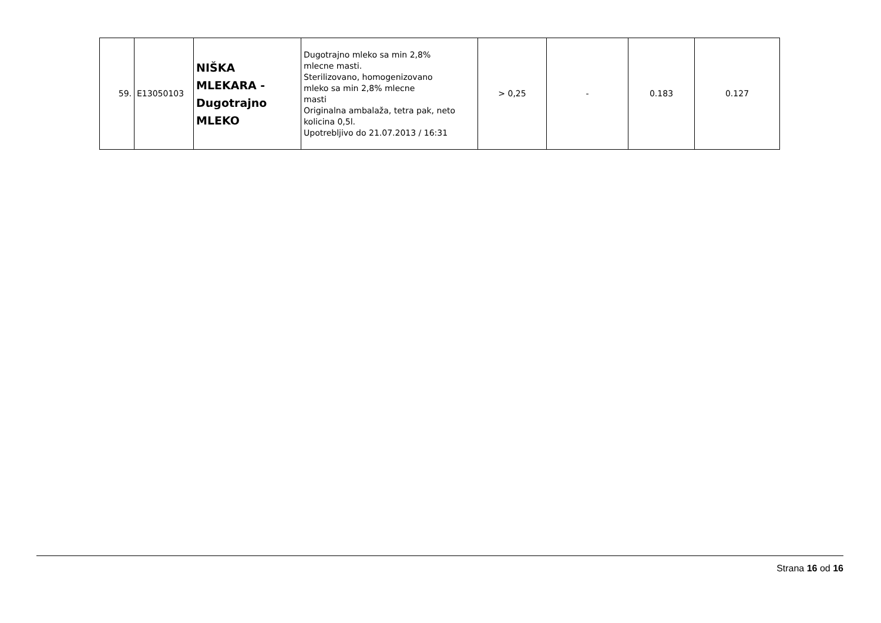| 59. | E13050103 | NIŠKA MLEKARA - Dugotrajno MLEKO | Dugotrajno mleko sa min 2,8% mlecne masti. Sterilizovano, homogenizovano mleko sa min 2,8% mlecne masti Originalna ambalaža, tetra pak, neto kolicina 0,5l. Upotrebljivo do 21.07.2013 / 16:31 | > 0,25 | - | 0.183 | 0.127 |
Strana 16 od 16